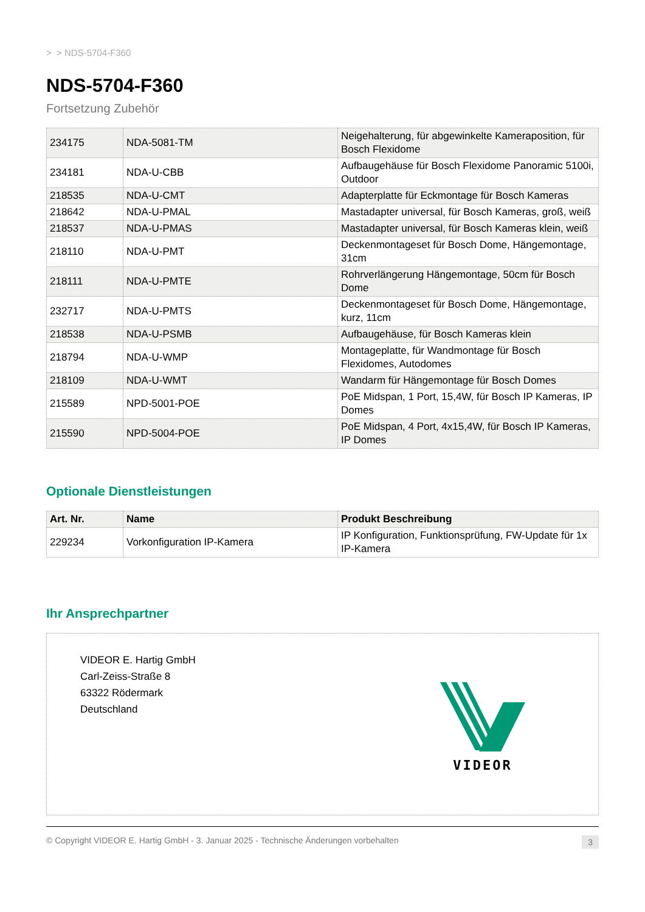> > NDS-5704-F360
NDS-5704-F360
Fortsetzung Zubehör
| 234175 | NDA-5081-TM | Neigehalterung, für abgewinkelte Kameraposition, für Bosch Flexidome |
| 234181 | NDA-U-CBB | Aufbaugehäuse für Bosch Flexidome Panoramic 5100i, Outdoor |
| 218535 | NDA-U-CMT | Adapterplatte für Eckmontage für Bosch Kameras |
| 218642 | NDA-U-PMAL | Mastadapter universal, für Bosch Kameras, groß, weiß |
| 218537 | NDA-U-PMAS | Mastadapter universal, für Bosch Kameras klein, weiß |
| 218110 | NDA-U-PMT | Deckenmontageset für Bosch Dome, Hängemontage, 31cm |
| 218111 | NDA-U-PMTE | Rohrverlängerung Hängemontage, 50cm für Bosch Dome |
| 232717 | NDA-U-PMTS | Deckenmontageset für Bosch Dome, Hängemontage, kurz, 11cm |
| 218538 | NDA-U-PSMB | Aufbaugehäuse, für Bosch Kameras klein |
| 218794 | NDA-U-WMP | Montageplatte, für Wandmontage für Bosch Flexidomes, Autodomes |
| 218109 | NDA-U-WMT | Wandarm für Hängemontage für Bosch Domes |
| 215589 | NPD-5001-POE | PoE Midspan, 1 Port, 15,4W, für Bosch IP Kameras, IP Domes |
| 215590 | NPD-5004-POE | PoE Midspan, 4 Port, 4x15,4W, für Bosch IP Kameras, IP Domes |
Optionale Dienstleistungen
| Art. Nr. | Name | Produkt Beschreibung |
| --- | --- | --- |
| 229234 | Vorkonfiguration IP-Kamera | IP Konfiguration, Funktionsprüfung, FW-Update für 1x IP-Kamera |
Ihr Ansprechpartner
VIDEOR E. Hartig GmbH
Carl-Zeiss-Straße 8
63322 Rödermark
Deutschland
VIDEOR
© Copyright VIDEOR E. Hartig GmbH - 3. Januar 2025 - Technische Änderungen vorbehalten 3